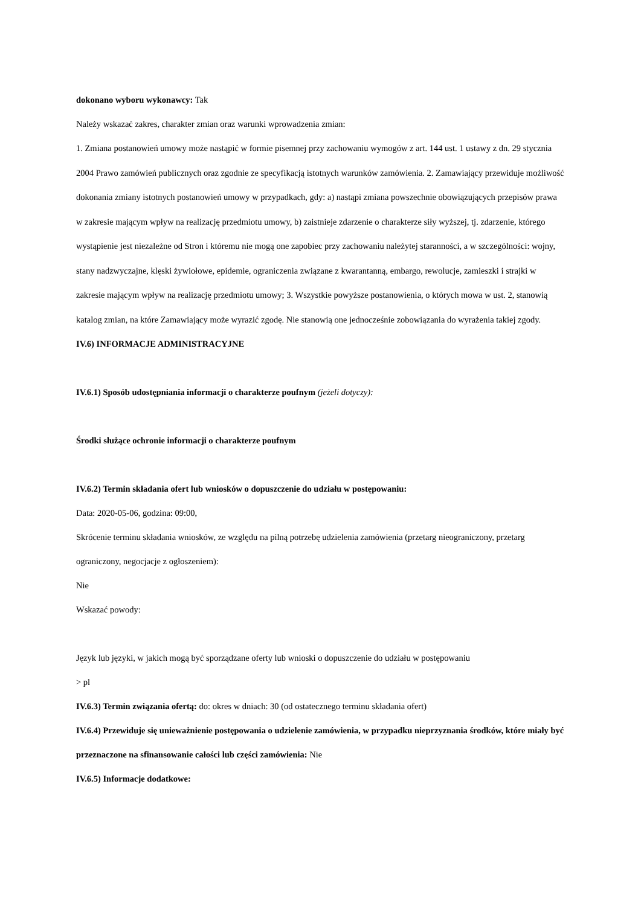dokonano wyboru wykonawcy: Tak
Należy wskazać zakres, charakter zmian oraz warunki wprowadzenia zmian:
1. Zmiana postanowień umowy może nastąpić w formie pisemnej przy zachowaniu wymogów z art. 144 ust. 1 ustawy z dn. 29 stycznia 2004 Prawo zamówień publicznych oraz zgodnie ze specyfikacją istotnych warunków zamówienia. 2. Zamawiający przewiduje możliwość dokonania zmiany istotnych postanowień umowy w przypadkach, gdy: a) nastąpi zmiana powszechnie obowiązujących przepisów prawa w zakresie mającym wpływ na realizację przedmiotu umowy, b) zaistnieje zdarzenie o charakterze siły wyższej, tj. zdarzenie, którego wystąpienie jest niezależne od Stron i któremu nie mogą one zapobiec przy zachowaniu należytej staranności, a w szczególności: wojny, stany nadzwyczajne, klęski żywiołowe, epidemie, ograniczenia związane z kwarantanną, embargo, rewolucje, zamieszki i strajki w zakresie mającym wpływ na realizację przedmiotu umowy; 3. Wszystkie powyższe postanowienia, o których mowa w ust. 2, stanowią katalog zmian, na które Zamawiający może wyrazić zgodę. Nie stanowią one jednocześnie zobowiązania do wyrażenia takiej zgody.
IV.6) INFORMACJE ADMINISTRACYJNE
IV.6.1) Sposób udostępniania informacji o charakterze poufnym (jeżeli dotyczy):
Środki służące ochronie informacji o charakterze poufnym
IV.6.2) Termin składania ofert lub wniosków o dopuszczenie do udziału w postępowaniu:
Data: 2020-05-06, godzina: 09:00,
Skrócenie terminu składania wniosków, ze względu na pilną potrzebę udzielenia zamówienia (przetarg nieograniczony, przetarg ograniczony, negocjacje z ogłoszeniem):
Nie
Wskazać powody:
Język lub języki, w jakich mogą być sporządzane oferty lub wnioski o dopuszczenie do udziału w postępowaniu
> pl
IV.6.3) Termin związania ofertą: do: okres w dniach: 30 (od ostatecznego terminu składania ofert)
IV.6.4) Przewiduje się unieważnienie postępowania o udzielenie zamówienia, w przypadku nieprzyznania środków, które miały być przeznaczone na sfinansowanie całości lub części zamówienia: Nie
IV.6.5) Informacje dodatkowe: